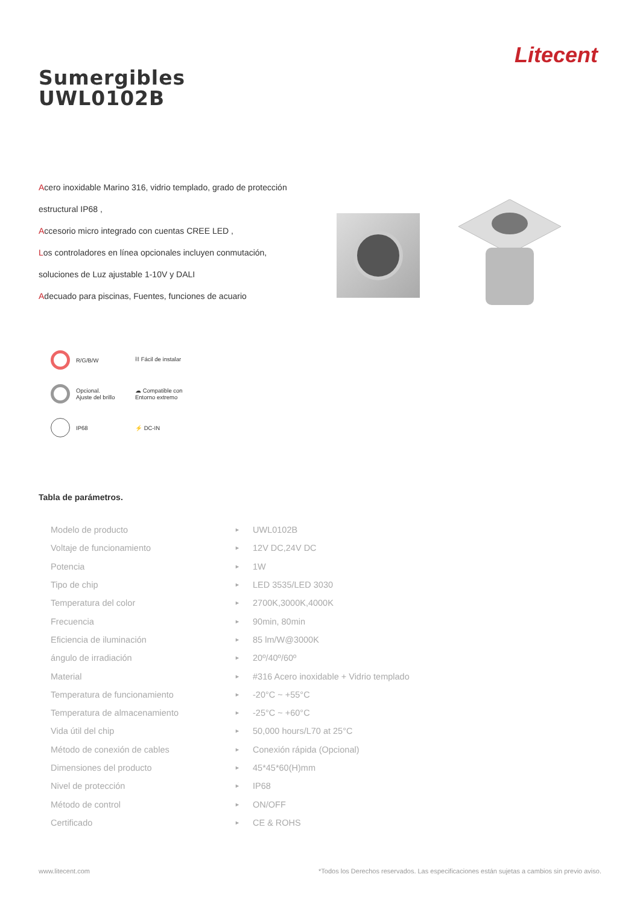Litecent
Sumergibles
UWL0102B
Acero inoxidable Marino 316, vidrio templado, grado de protección estructural IP68 ,
Accesorio micro integrado con cuentas CREE LED ,
Los controladores en línea opcionales incluyen conmutación, soluciones de Luz ajustable 1-10V y DALI
Adecuado para piscinas, Fuentes, funciones de acuario
R/G/B/W
⛓ Fácil de instalar
Opcional.
Ajuste del brillo
☁ Compatible con
Entorno extremo
IP68
⚡ DC-IN
Tabla de parámetros.
| Modelo de producto | ► | UWL0102B |
| Voltaje de funcionamiento | ► | 12V DC,24V DC |
| Potencia | ► | 1W |
| Tipo de chip | ► | LED 3535/LED 3030 |
| Temperatura del color | ► | 2700K,3000K,4000K |
| Frecuencia | ► | 90min, 80min |
| Eficiencia de iluminación | ► | 85 lm/W@3000K |
| ángulo de irradiación | ► | 20º/40º/60º |
| Material | ► | #316 Acero inoxidable + Vidrio templado |
| Temperatura de funcionamiento | ► | -20°C ~ +55°C |
| Temperatura de almacenamiento | ► | -25°C ~ +60°C |
| Vida útil del chip | ► | 50,000 hours/L70 at 25°C |
| Método de conexión de cables | ► | Conexión rápida (Opcional) |
| Dimensiones del producto | ► | 45*45*60(H)mm |
| Nivel de protección | ► | IP68 |
| Método de control | ► | ON/OFF |
| Certificado | ► | CE & ROHS |
www.litecent.com *Todos los Derechos reservados. Las especificaciones están sujetas a cambios sin previo aviso.